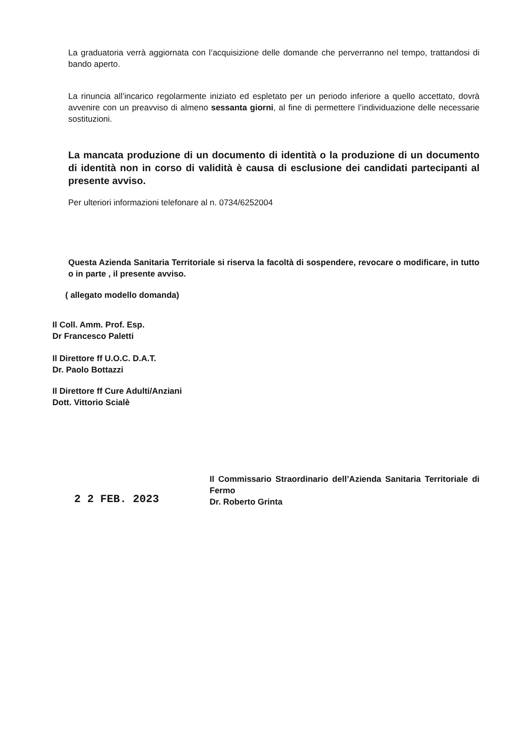La graduatoria verrà aggiornata con l’acquisizione delle domande che perverranno nel tempo, trattandosi di bando aperto.
La rinuncia all’incarico regolarmente iniziato ed espletato per un periodo inferiore a quello accettato, dovrà avvenire con un preavviso di almeno sessanta giorni, al fine di permettere l’individuazione delle necessarie sostituzioni.
La mancata produzione di un documento di identità o la produzione di un documento di identità non in corso di validità è causa di esclusione dei candidati partecipanti al presente avviso.
Per ulteriori informazioni telefonare al n. 0734/6252004
Questa Azienda Sanitaria Territoriale si riserva la facoltà di sospendere, revocare o modificare, in tutto o in parte , il presente avviso.
( allegato modello domanda)
Il Coll. Amm. Prof. Esp.
Dr Francesco Paletti
Il Direttore ff U.O.C. D.A.T.
Dr. Paolo Bottazzi
Il Direttore ff Cure Adulti/Anziani
Dott. Vittorio Scialè
2 2 FEB. 2023
Il Commissario Straordinario dell’Azienda Sanitaria Territoriale di Fermo
Dr. Roberto Grinta